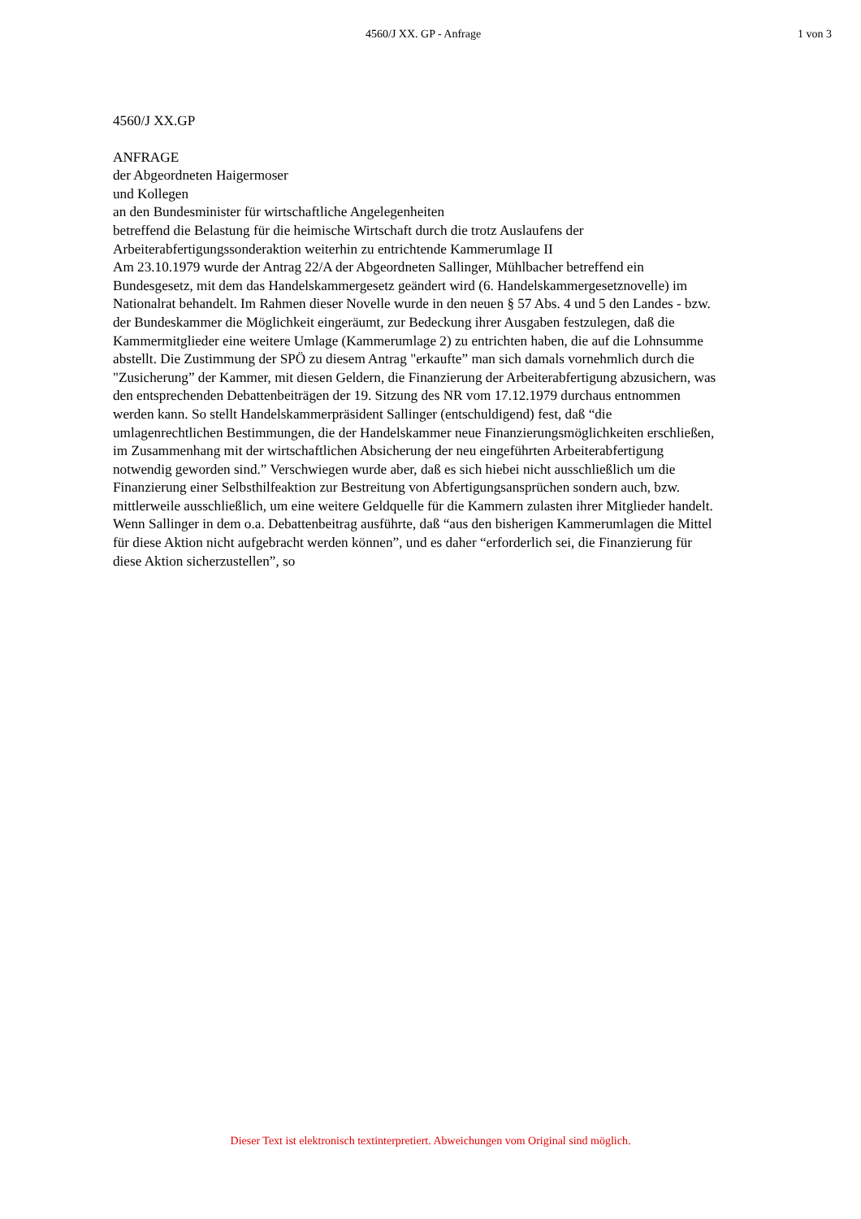4560/J XX. GP - Anfrage 1 von 3
4560/J XX.GP
ANFRAGE
der Abgeordneten Haigermoser
und Kollegen
an den Bundesminister für wirtschaftliche Angelegenheiten
betreffend die Belastung für die heimische Wirtschaft durch die trotz Auslaufens der Arbeiterabfertigungssonderaktion weiterhin zu entrichtende Kammerumlage II
Am 23.10.1979 wurde der Antrag 22/A der Abgeordneten Sallinger, Mühlbacher betreffend ein Bundesgesetz, mit dem das Handelskammergesetz geändert wird (6. Handelskammergesetznovelle) im Nationalrat behandelt. Im Rahmen dieser Novelle wurde in den neuen § 57 Abs. 4 und 5 den Landes - bzw. der Bundeskammer die Möglichkeit eingeräumt, zur Bedeckung ihrer Ausgaben festzulegen, daß die Kammermitglieder eine weitere Umlage (Kammerumlage 2) zu entrichten haben, die auf die Lohnsumme abstellt. Die Zustimmung der SPÖ zu diesem Antrag "erkaufte” man sich damals vornehmlich durch die "Zusicherung” der Kammer, mit diesen Geldern, die Finanzierung der Arbeiterabfertigung abzusichern, was den entsprechenden Debattenbeiträgen der 19. Sitzung des NR vom 17.12.1979 durchaus entnommen werden kann. So stellt Handelskammerpräsident Sallinger (entschuldigend) fest, daß “die umlagenrechtlichen Bestimmungen, die der Handelskammer neue Finanzierungsmöglichkeiten erschließen, im Zusammenhang mit der wirtschaftlichen Absicherung der neu eingeführten Arbeiterabfertigung notwendig geworden sind.” Verschwiegen wurde aber, daß es sich hiebei nicht ausschließlich um die Finanzierung einer Selbsthilfeaktion zur Bestreitung von Abfertigungsansprüchen sondern auch, bzw. mittlerweile ausschließlich, um eine weitere Geldquelle für die Kammern zulasten ihrer Mitglieder handelt. Wenn Sallinger in dem o.a. Debattenbeitrag ausführte, daß “aus den bisherigen Kammerumlagen die Mittel für diese Aktion nicht aufgebracht werden können”, und es daher “erforderlich sei, die Finanzierung für diese Aktion sicherzustellen”, so
Dieser Text ist elektronisch textinterpretiert. Abweichungen vom Original sind möglich.